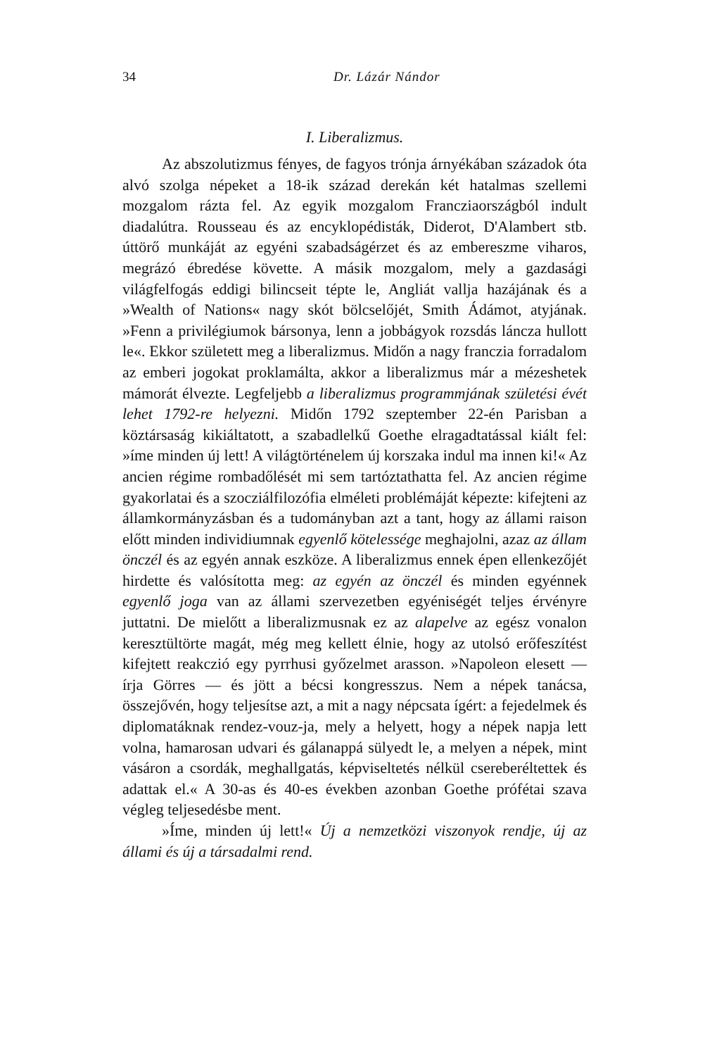34 Dr. Lázár Nándor
I. Liberalizmus.
Az abszolutizmus fényes, de fagyos trónja árnyékában századok óta alvó szolga népeket a 18-ik század derekán két hatalmas szellemi mozgalom rázta fel. Az egyik mozgalom Francziaországból indult diadalútra. Rousseau és az encyklopédisták, Diderot, D'Alambert stb. úttörő munkáját az egyéni szabadságérzet és az embereszme viharos, megrázó ébredése követte. A másik mozgalom, mely a gazdasági világfelfogás eddigi bilincseit tépte le, Angliát vallja hazájának és a »Wealth of Nations« nagy skót bölcselőjét, Smith Ádámot, atyjának. »Fenn a privilégiumok bársonya, lenn a jobbágyok rozsdás láncza hullott le«. Ekkor született meg a liberalizmus. Midőn a nagy franczia forradalom az emberi jogokat proklamálta, akkor a liberalizmus már a mézeshetek mámorát élvezte. Legfeljebb a liberalizmus programmjának születési évét lehet 1792-re helyezni. Midőn 1792 szeptember 22-én Parisban a köztársaság kikiáltatott, a szabadlelkű Goethe elragadtatással kiált fel: »íme minden új lett! A világtörténelem új korszaka indul ma innen ki!« Az ancien régime rombadőlését mi sem tartóztathatta fel. Az ancien régime gyakorlatai és a szocziálfilozófia elméleti problémáját képezte: kifejteni az államkormányzásban és a tudományban azt a tant, hogy az állami raison előtt minden individiumnak egyenlő kötelessége meghajolni, azaz az állam önczél és az egyén annak eszköze. A liberalizmus ennek épen ellenkezőjét hirdette és valósította meg: az egyén az önczél és minden egyénnek egyenlő joga van az állami szervezetben egyéniségét teljes érvényre juttatni. De mielőtt a liberalizmusnak ez az alapelve az egész vonalon keresztültörte magát, még meg kellett élnie, hogy az utolsó erőfeszítést kifejtett reakczió egy pyrrhusi győzelmet arasson. »Napoleon elesett — írja Görres — és jött a bécsi kongresszus. Nem a népek tanácsa, összejővén, hogy teljesítse azt, a mit a nagy népcsata ígért: a fejedelmek és diplomatáknak rendez-vouz-ja, mely a helyett, hogy a népek napja lett volna, hamarosan udvari és gálanappá sülyedt le, a melyen a népek, mint vásáron a csordák, meghallgatás, képviseltetés nélkül csereberéltettek és adattak el.« A 30-as és 40-es években azonban Goethe prófétai szava végleg teljesedésbe ment.
»Íme, minden új lett!« Új a nemzetközi viszonyok rendje, új az állami és új a társadalmi rend.